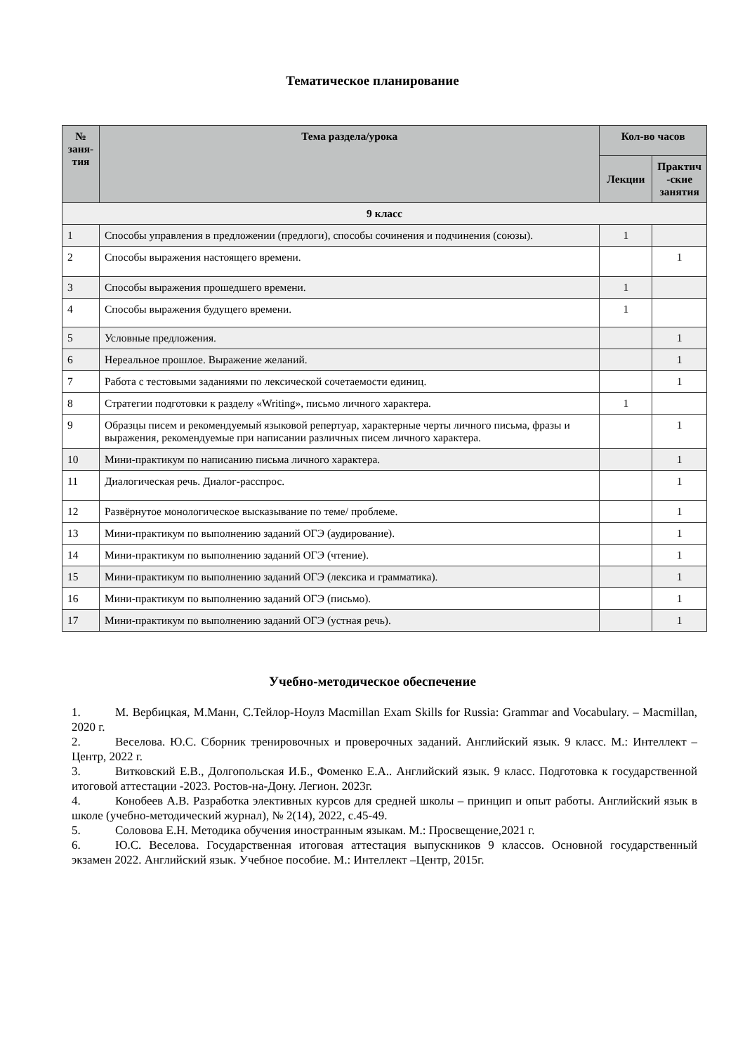Тематическое планирование
| № заня-тия | Тема раздела/урока | Кол-во часов | |
| --- | --- | --- | --- |
| | | Лекции | Практич -ские занятия |
| 9 класс | | | |
| 1 | Способы управления в предложении (предлоги), способы сочинения и подчинения (союзы). | 1 | |
| 2 | Способы выражения настоящего времени. | | 1 |
| 3 | Способы выражения прошедшего времени. | 1 | |
| 4 | Способы выражения будущего времени. | 1 | |
| 5 | Условные предложения. | | 1 |
| 6 | Нереальное прошлое. Выражение желаний. | | 1 |
| 7 | Работа с тестовыми заданиями по лексической сочетаемости единиц. | | 1 |
| 8 | Стратегии подготовки к разделу «Writing», письмо личного характера. | 1 | |
| 9 | Образцы писем и рекомендуемый языковой репертуар, характерные черты личного письма, фразы и выражения, рекомендуемые при написании различных писем личного характера. | | 1 |
| 10 | Мини-практикум по написанию письма личного характера. | | 1 |
| 11 | Диалогическая речь. Диалог-расспрос. | | 1 |
| 12 | Развёрнутое монологическое высказывание по теме/ проблеме. | | 1 |
| 13 | Мини-практикум по выполнению заданий ОГЭ (аудирование). | | 1 |
| 14 | Мини-практикум по выполнению заданий ОГЭ (чтение). | | 1 |
| 15 | Мини-практикум по выполнению заданий ОГЭ (лексика и грамматика). | | 1 |
| 16 | Мини-практикум по выполнению заданий ОГЭ (письмо). | | 1 |
| 17 | Мини-практикум по выполнению заданий ОГЭ (устная речь). | | 1 |
Учебно-методическое обеспечение
1. М. Вербицкая, М.Манн, С.Тейлор-Ноулз Macmillan Exam Skills for Russia: Grammar and Vocabulary. – Macmillan, 2020 г.
2. Веселова. Ю.С. Сборник тренировочных и проверочных заданий. Английский язык. 9 класс. М.: Интеллект –Центр, 2022 г.
3. Витковский Е.В., Долгопольская И.Б., Фоменко Е.А.. Английский язык. 9 класс. Подготовка к государственной итоговой аттестации -2023. Ростов-на-Дону. Легион. 2023г.
4. Конобеев А.В. Разработка элективных курсов для средней школы – принцип и опыт работы. Английский язык в школе (учебно-методический журнал), № 2(14), 2022, с.45-49.
5. Соловова Е.Н. Методика обучения иностранным языкам. М.: Просвещение,2021 г.
6. Ю.С. Веселова. Государственная итоговая аттестация выпускников 9 классов. Основной государственный экзамен 2022. Английский язык. Учебное пособие. М.: Интеллект –Центр, 2015г.